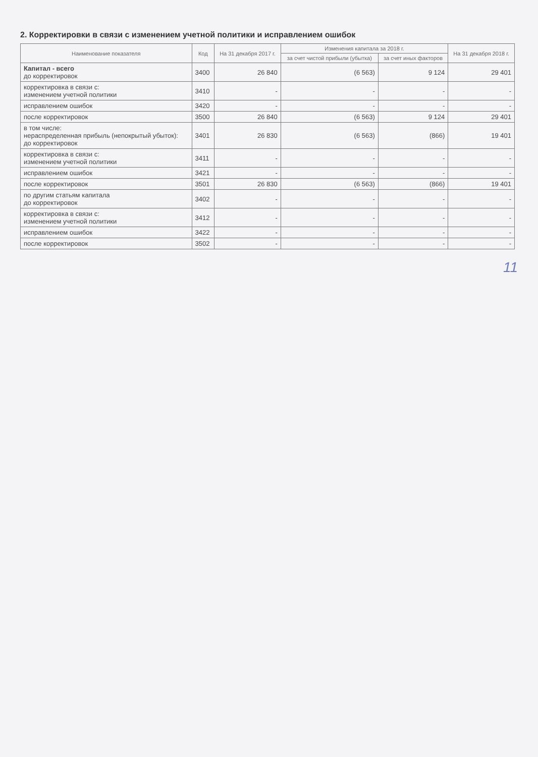2. Корректировки в связи с изменением учетной политики и исправлением ошибок
| Наименование показателя | Код | На 31 декабря 2017 г. | Изменения капитала за 2018 г. | | На 31 декабря 2018 г. |
| --- | --- | --- | --- | --- | --- |
| | | | за счет чистой прибыли (убытка) | за счет иных факторов | |
| Капитал - всего до корректировок | 3400 | 26 840 | (6 563) | 9 124 | 29 401 |
| корректировка в связи с: изменением учетной политики | 3410 | - | - | - | - |
| исправлением ошибок | 3420 | - | - | - | - |
| после корректировок | 3500 | 26 840 | (6 563) | 9 124 | 29 401 |
| в том числе: нераспределенная прибыль (непокрытый убыток): до корректировок | 3401 | 26 830 | (6 563) | (866) | 19 401 |
| корректировка в связи с: изменением учетной политики | 3411 | - | - | - | - |
| исправлением ошибок | 3421 | - | - | - | - |
| после корректировок | 3501 | 26 830 | (6 563) | (866) | 19 401 |
| по другим статьям капитала до корректировок | 3402 | - | - | - | - |
| корректировка в связи с: изменением учетной политики | 3412 | - | - | - | - |
| исправлением ошибок | 3422 | - | - | - | - |
| после корректировок | 3502 | - | - | - | - |
11